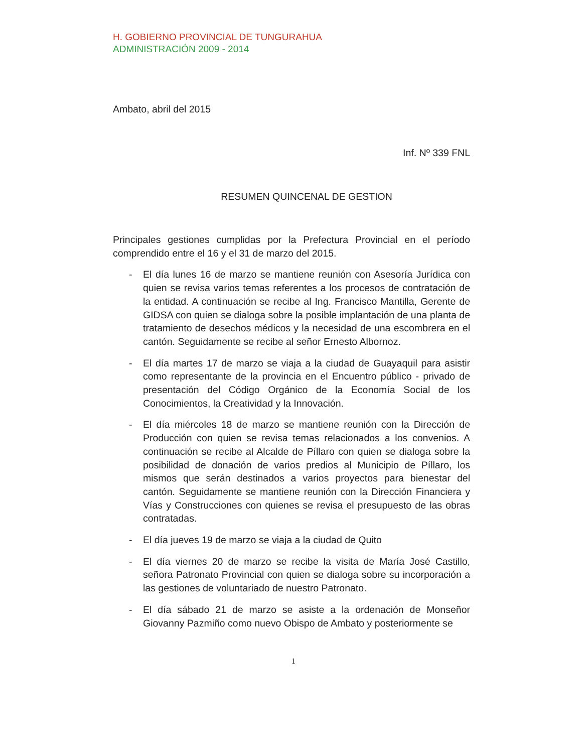H. GOBIERNO PROVINCIAL DE TUNGURAHUA
ADMINISTRACIÓN 2009 - 2014
Ambato, abril del 2015
Inf. Nº 339 FNL
RESUMEN QUINCENAL DE GESTION
Principales gestiones cumplidas por la Prefectura Provincial en el período comprendido entre el 16 y el 31 de marzo del 2015.
- El día lunes 16 de marzo se mantiene reunión con Asesoría Jurídica con quien se revisa varios temas referentes a los procesos de contratación de la entidad. A continuación se recibe al Ing. Francisco Mantilla, Gerente de GIDSA con quien se dialoga sobre la posible implantación de una planta de tratamiento de desechos médicos y la necesidad de una escombrera en el cantón. Seguidamente se recibe al señor Ernesto Albornoz.
- El día martes 17 de marzo se viaja a la ciudad de Guayaquil para asistir como representante de la provincia en el Encuentro público - privado de presentación del Código Orgánico de la Economía Social de los Conocimientos, la Creatividad y la Innovación.
- El día miércoles 18 de marzo se mantiene reunión con la Dirección de Producción con quien se revisa temas relacionados a los convenios. A continuación se recibe al Alcalde de Píllaro con quien se dialoga sobre la posibilidad de donación de varios predios al Municipio de Píllaro, los mismos que serán destinados a varios proyectos para bienestar del cantón. Seguidamente se mantiene reunión con la Dirección Financiera y Vías y Construcciones con quienes se revisa el presupuesto de las obras contratadas.
- El día jueves 19 de marzo se viaja a la ciudad de Quito
- El día viernes 20 de marzo se recibe la visita de María José Castillo, señora Patronato Provincial con quien se dialoga sobre su incorporación a las gestiones de voluntariado de nuestro Patronato.
- El día sábado 21 de marzo se asiste a la ordenación de Monseñor Giovanny Pazmiño como nuevo Obispo de Ambato y posteriormente se
1